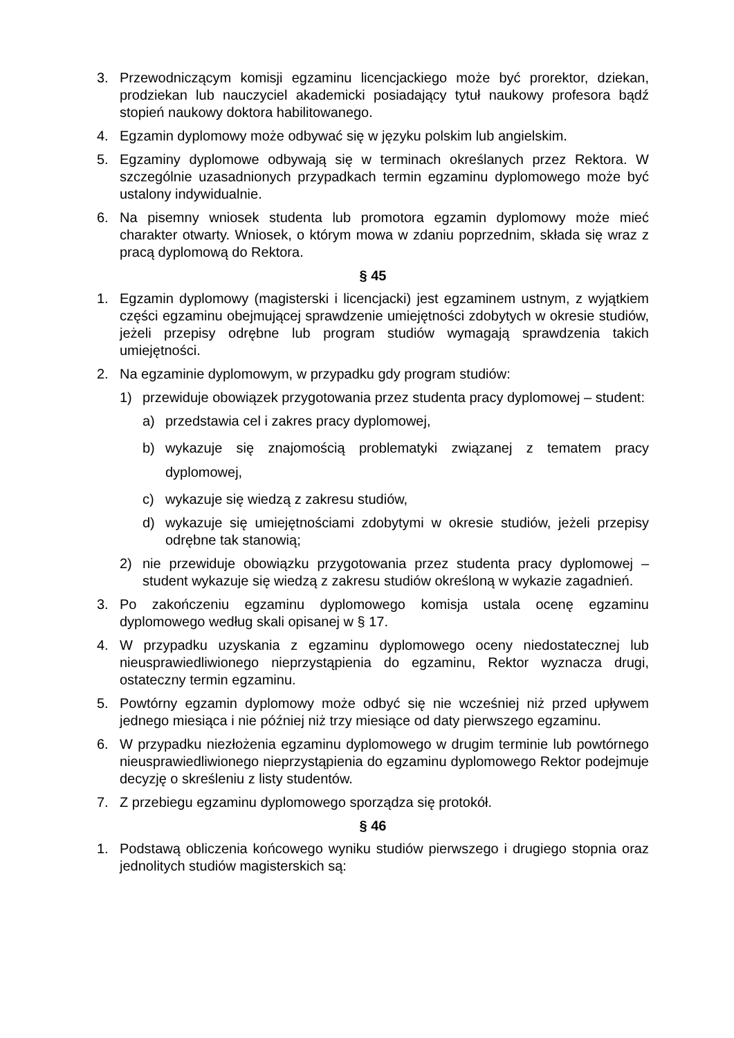3. Przewodniczącym komisji egzaminu licencjackiego może być prorektor, dziekan, prodziekan lub nauczyciel akademicki posiadający tytuł naukowy profesora bądź stopień naukowy doktora habilitowanego.
4. Egzamin dyplomowy może odbywać się w języku polskim lub angielskim.
5. Egzaminy dyplomowe odbywają się w terminach określanych przez Rektora. W szczególnie uzasadnionych przypadkach termin egzaminu dyplomowego może być ustalony indywidualnie.
6. Na pisemny wniosek studenta lub promotora egzamin dyplomowy może mieć charakter otwarty. Wniosek, o którym mowa w zdaniu poprzednim, składa się wraz z pracą dyplomową do Rektora.
§ 45
1. Egzamin dyplomowy (magisterski i licencjacki) jest egzaminem ustnym, z wyjątkiem części egzaminu obejmującej sprawdzenie umiejętności zdobytych w okresie studiów, jeżeli przepisy odrębne lub program studiów wymagają sprawdzenia takich umiejętności.
2. Na egzaminie dyplomowym, w przypadku gdy program studiów:
1) przewiduje obowiązek przygotowania przez studenta pracy dyplomowej – student:
a) przedstawia cel i zakres pracy dyplomowej,
b) wykazuje się znajomością problematyki związanej z tematem pracy dyplomowej,
c) wykazuje się wiedzą z zakresu studiów,
d) wykazuje się umiejętnościami zdobytymi w okresie studiów, jeżeli przepisy odrębne tak stanowią;
2) nie przewiduje obowiązku przygotowania przez studenta pracy dyplomowej – student wykazuje się wiedzą z zakresu studiów określoną w wykazie zagadnień.
3. Po zakończeniu egzaminu dyplomowego komisja ustala ocenę egzaminu dyplomowego według skali opisanej w § 17.
4. W przypadku uzyskania z egzaminu dyplomowego oceny niedostatecznej lub nieusprawiedliwionego nieprzystąpienia do egzaminu, Rektor wyznacza drugi, ostateczny termin egzaminu.
5. Powtórny egzamin dyplomowy może odbyć się nie wcześniej niż przed upływem jednego miesiąca i nie później niż trzy miesiące od daty pierwszego egzaminu.
6. W przypadku niezłożenia egzaminu dyplomowego w drugim terminie lub powtórnego nieusprawiedliwionego nieprzystąpienia do egzaminu dyplomowego Rektor podejmuje decyzję o skreśleniu z listy studentów.
7. Z przebiegu egzaminu dyplomowego sporządza się protokół.
§ 46
1. Podstawą obliczenia końcowego wyniku studiów pierwszego i drugiego stopnia oraz jednolitych studiów magisterskich są: